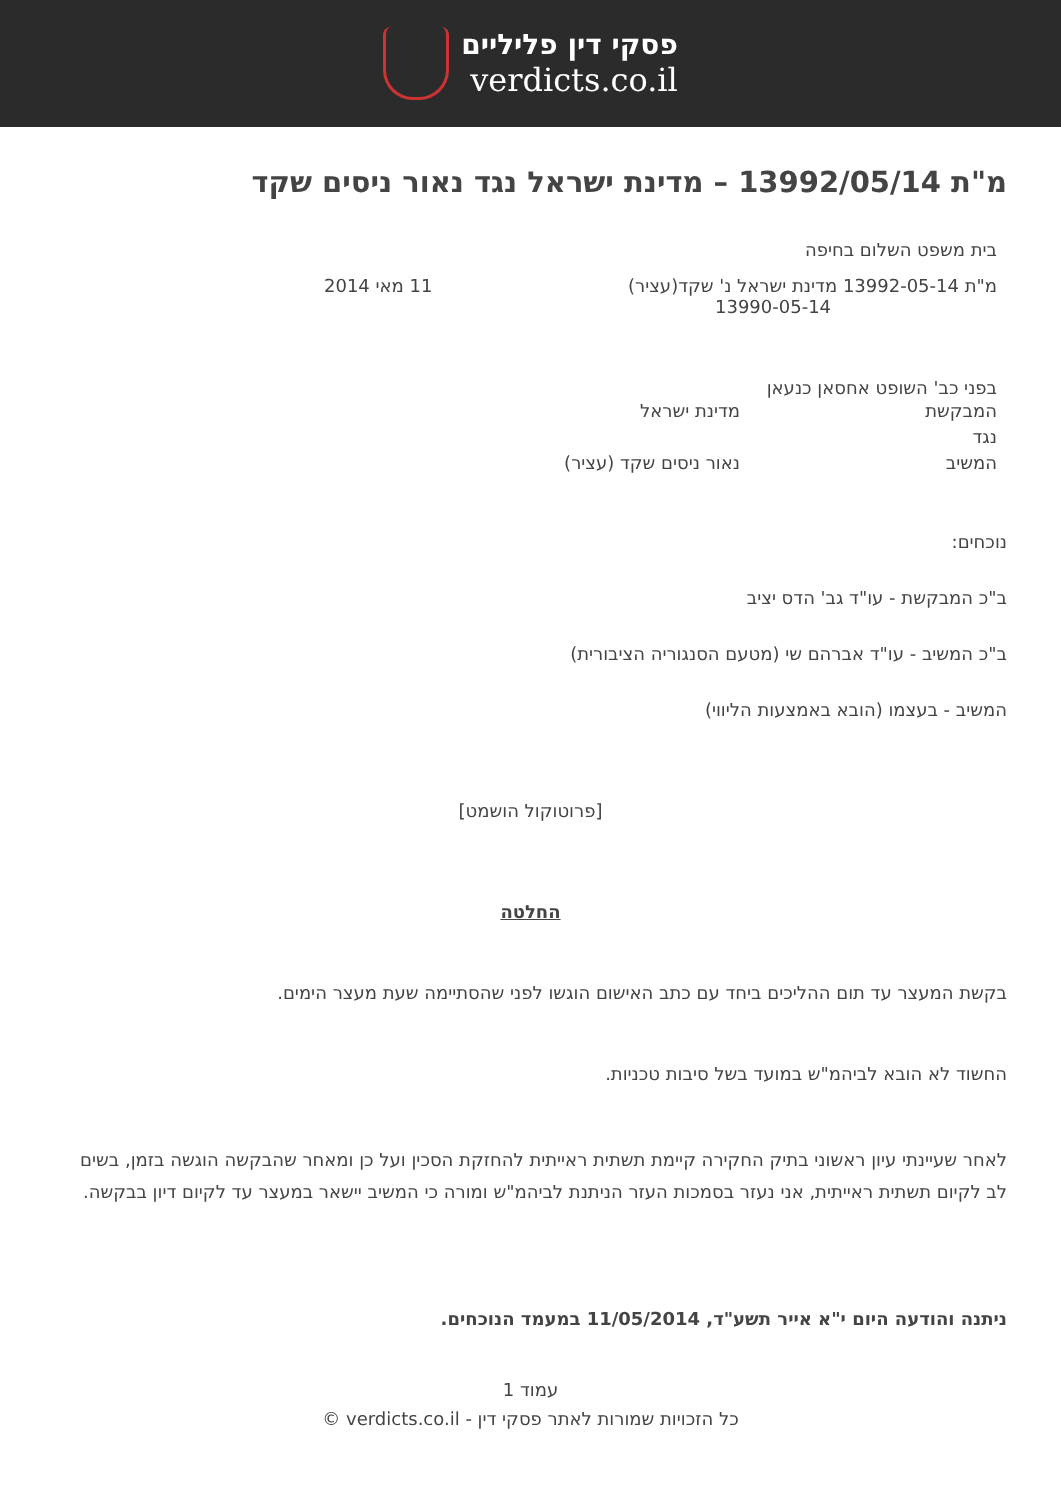פסקי דין פליליים
verdicts.co.il
מ"ת 13992/05/14 – מדינת ישראל נגד נאור ניסים שקד
בית משפט השלום בחיפה
מ"ת 13992-05-14 מדינת ישראל נ' שקד(עציר)
13990-05-14 11 מאי 2014
בפני כב' השופט אחסאן כנעאן
המבקשת מדינת ישראל
נגד
המשיב נאור ניסים שקד (עציר)
נוכחים:
ב"כ המבקשת - עו"ד גב' הדס יציב
ב"כ המשיב - עו"ד אברהם שי (מטעם הסנגוריה הציבורית)
המשיב - בעצמו (הובא באמצעות הליווי)
[פרוטוקול הושמט]
החלטה
בקשת המעצר עד תום ההליכים ביחד עם כתב האישום הוגשו לפני שהסתיימה שעת מעצר הימים.
החשוד לא הובא לביהמ"ש במועד בשל סיבות טכניות.
לאחר שעיינתי עיון ראשוני בתיק החקירה קיימת תשתית ראייתית להחזקת הסכין ועל כן ומאחר שהבקשה הוגשה בזמן, בשים לב לקיום תשתית ראייתית, אני נעזר בסמכות העזר הניתנת לביהמ"ש ומורה כי המשיב יישאר במעצר עד לקיום דיון בבקשה.
ניתנה והודעה היום י"א אייר תשע"ד, 11/05/2014 במעמד הנוכחים.
עמוד 1
כל הזכויות שמורות לאתר פסקי דין - verdicts.co.il ©